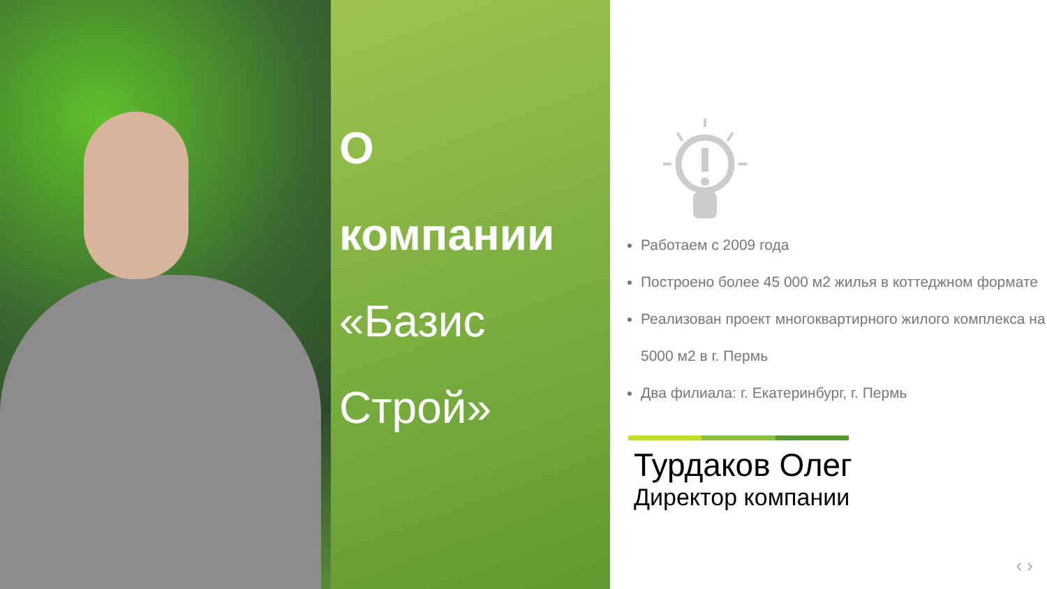О
компании
«Базис
Строй»
Работаем с 2009 года
Построено более 45 000 м2 жилья в коттеджном формате
Реализован проект многоквартирного жилого комплекса на 5000 м2 в г. Пермь
Два филиала: г. Екатеринбург, г. Пермь
Турдаков Олег
Директор компании
‹ ›